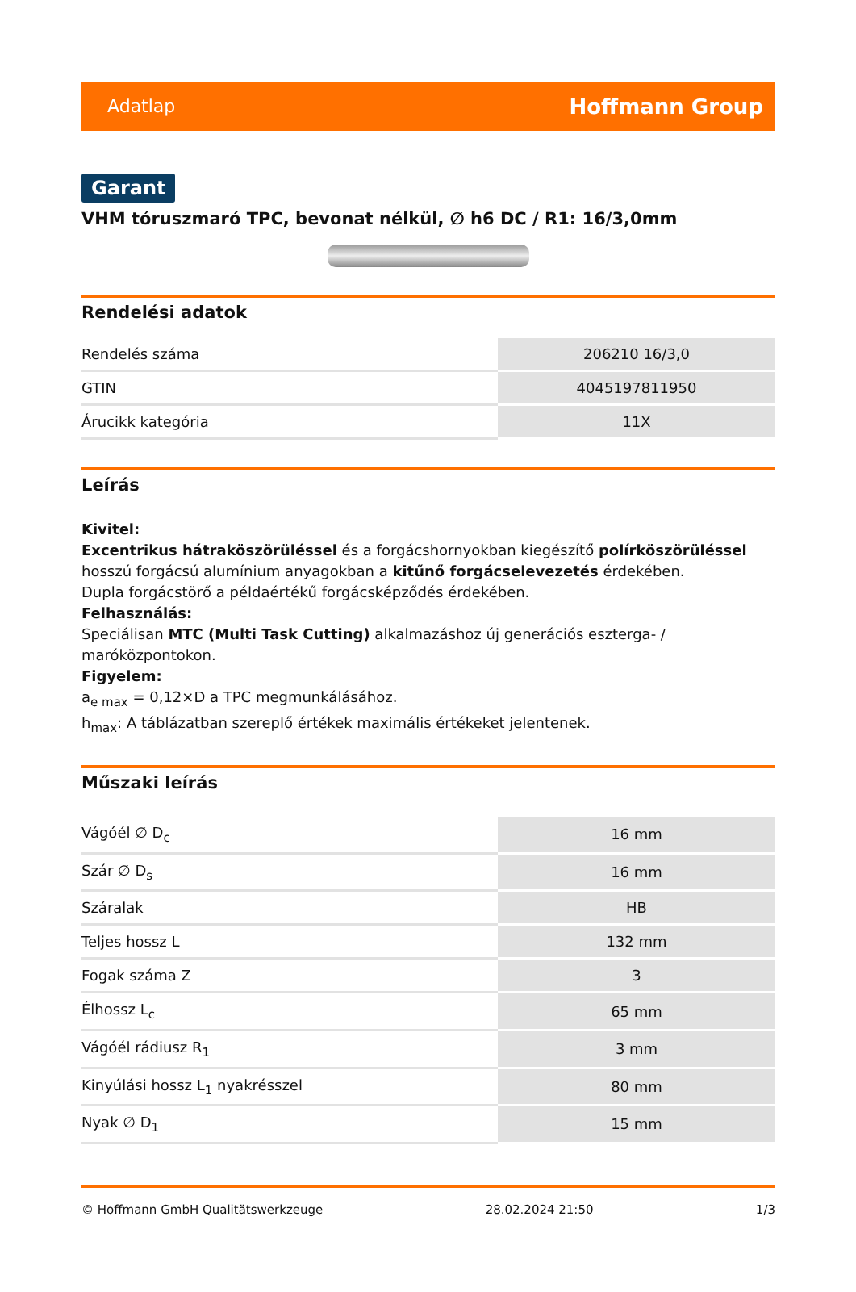Adatlap Hoffmann Group
Garant
VHM tóruszmaró TPC, bevonat nélkül, ∅ h6 DC / R1: 16/3,0mm
Rendelési adatok
| Rendelés száma | 206210 16/3,0 |
| GTIN | 4045197811950 |
| Árucikk kategória | 11X |
Leírás
Kivitel:
Excentrikus hátraköszörüléssel és a forgácshornyokban kiegészítő polírköszörüléssel hosszú forgácsú alumínium anyagokban a kitűnő forgácselevezetés érdekében.
Dupla forgácstörő a példaértékű forgácsképződés érdekében.
Felhasználás:
Speciálisan MTC (Multi Task Cutting) alkalmazáshoz új generációs eszterga- / maróközpontokon.
Figyelem:
a<sub>e max</sub> = 0,12×D a TPC megmunkálásához.
h<sub>max</sub>: A táblázatban szereplő értékek maximális értékeket jelentenek.
Műszaki leírás
| Vágóél ∅ D<sub>c</sub> | 16 mm |
| Szár ∅ D<sub>s</sub> | 16 mm |
| Száralak | HB |
| Teljes hossz L | 132 mm |
| Fogak száma Z | 3 |
| Élhossz L<sub>c</sub> | 65 mm |
| Vágóél rádiusz R<sub>1</sub> | 3 mm |
| Kinyúlási hossz L<sub>1</sub> nyakrésszel | 80 mm |
| Nyak ∅ D<sub>1</sub> | 15 mm |
© Hoffmann GmbH Qualitätswerkzeuge 28.02.2024 21:50 1/3